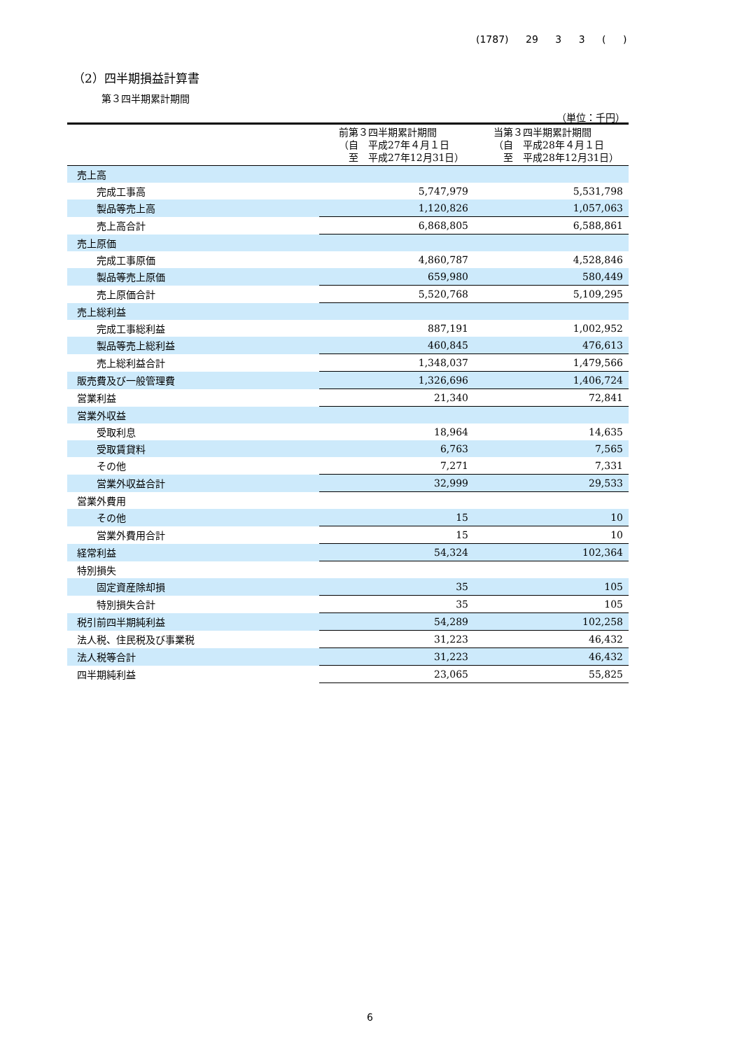(1787) 29 3 3 ( )
（2）四半期損益計算書
第３四半期累計期間
（単位：千円）
| | 前第３四半期累計期間 （自 平成27年４月１日 至 平成27年12月31日） | 当第３四半期累計期間 （自 平成28年４月１日 至 平成28年12月31日） |
| --- | --- | --- |
| 売上高 | | |
| 完成工事高 | 5,747,979 | 5,531,798 |
| 製品等売上高 | 1,120,826 | 1,057,063 |
| 売上高合計 | 6,868,805 | 6,588,861 |
| 売上原価 | | |
| 完成工事原価 | 4,860,787 | 4,528,846 |
| 製品等売上原価 | 659,980 | 580,449 |
| 売上原価合計 | 5,520,768 | 5,109,295 |
| 売上総利益 | | |
| 完成工事総利益 | 887,191 | 1,002,952 |
| 製品等売上総利益 | 460,845 | 476,613 |
| 売上総利益合計 | 1,348,037 | 1,479,566 |
| 販売費及び一般管理費 | 1,326,696 | 1,406,724 |
| 営業利益 | 21,340 | 72,841 |
| 営業外収益 | | |
| 受取利息 | 18,964 | 14,635 |
| 受取賃貸料 | 6,763 | 7,565 |
| その他 | 7,271 | 7,331 |
| 営業外収益合計 | 32,999 | 29,533 |
| 営業外費用 | | |
| その他 | 15 | 10 |
| 営業外費用合計 | 15 | 10 |
| 経常利益 | 54,324 | 102,364 |
| 特別損失 | | |
| 固定資産除却損 | 35 | 105 |
| 特別損失合計 | 35 | 105 |
| 税引前四半期純利益 | 54,289 | 102,258 |
| 法人税、住民税及び事業税 | 31,223 | 46,432 |
| 法人税等合計 | 31,223 | 46,432 |
| 四半期純利益 | 23,065 | 55,825 |
6